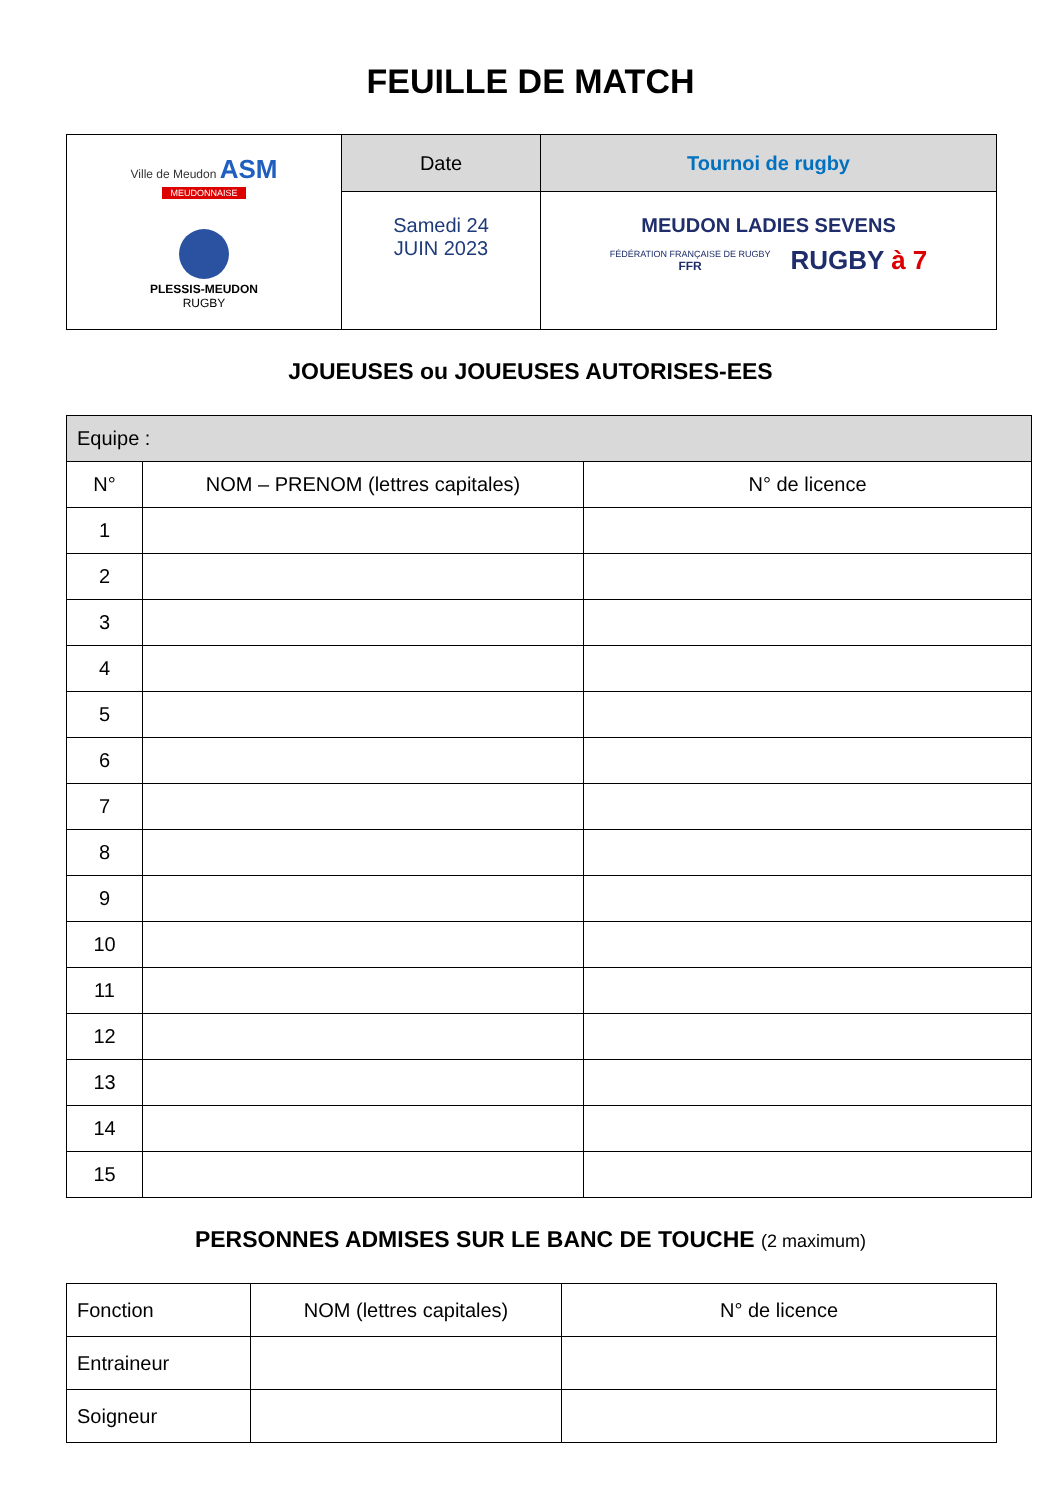FEUILLE DE MATCH
| Ville de Meudon ASM MEUDONNAISE PLESSIS-MEUDON RUGBY | Date | Tournoi de rugby |
| | Samedi 24 JUIN 2023 | MEUDON LADIES SEVENS FÉDÉRATION FRANÇAISE DE RUGBY FFR RUGBY à 7 |
JOUEUSES ou JOUEUSES AUTORISES-EES
| Equipe : | | |
| N° | NOM – PRENOM (lettres capitales) | N° de licence |
| 1 | | |
| 2 | | |
| 3 | | |
| 4 | | |
| 5 | | |
| 6 | | |
| 7 | | |
| 8 | | |
| 9 | | |
| 10 | | |
| 11 | | |
| 12 | | |
| 13 | | |
| 14 | | |
| 15 | | |
PERSONNES ADMISES SUR LE BANC DE TOUCHE (2 maximum)
| Fonction | NOM (lettres capitales) | N° de licence |
| Entraineur | | |
| Soigneur | | |